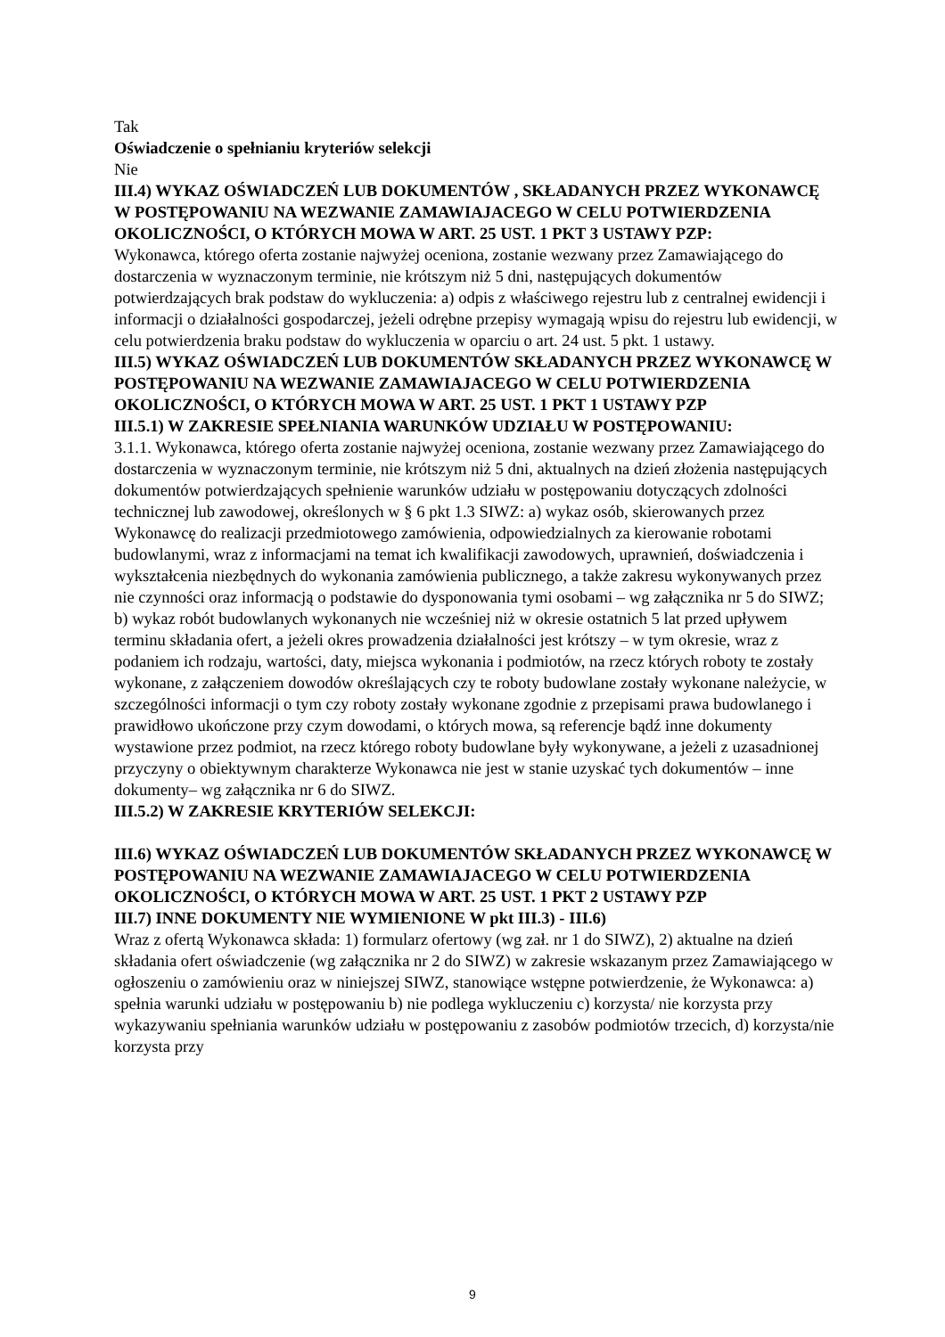Tak
Oświadczenie o spełnianiu kryteriów selekcji
Nie
III.4) WYKAZ OŚWIADCZEŃ LUB DOKUMENTÓW , SKŁADANYCH PRZEZ WYKONAWCĘ W POSTĘPOWANIU NA WEZWANIE ZAMAWIAJACEGO W CELU POTWIERDZENIA OKOLICZNOŚCI, O KTÓRYCH MOWA W ART. 25 UST. 1 PKT 3 USTAWY PZP:
Wykonawca, którego oferta zostanie najwyżej oceniona, zostanie wezwany przez Zamawiającego do dostarczenia w wyznaczonym terminie, nie krótszym niż 5 dni, następujących dokumentów potwierdzających brak podstaw do wykluczenia: a) odpis z właściwego rejestru lub z centralnej ewidencji i informacji o działalności gospodarczej, jeżeli odrębne przepisy wymagają wpisu do rejestru lub ewidencji, w celu potwierdzenia braku podstaw do wykluczenia w oparciu o art. 24 ust. 5 pkt. 1 ustawy.
III.5) WYKAZ OŚWIADCZEŃ LUB DOKUMENTÓW SKŁADANYCH PRZEZ WYKONAWCĘ W POSTĘPOWANIU NA WEZWANIE ZAMAWIAJACEGO W CELU POTWIERDZENIA OKOLICZNOŚCI, O KTÓRYCH MOWA W ART. 25 UST. 1 PKT 1 USTAWY PZP
III.5.1) W ZAKRESIE SPEŁNIANIA WARUNKÓW UDZIAŁU W POSTĘPOWANIU:
3.1.1. Wykonawca, którego oferta zostanie najwyżej oceniona, zostanie wezwany przez Zamawiającego do dostarczenia w wyznaczonym terminie, nie krótszym niż 5 dni, aktualnych na dzień złożenia następujących dokumentów potwierdzających spełnienie warunków udziału w postępowaniu dotyczących zdolności technicznej lub zawodowej, określonych w § 6 pkt 1.3 SIWZ: a) wykaz osób, skierowanych przez Wykonawcę do realizacji przedmiotowego zamówienia, odpowiedzialnych za kierowanie robotami budowlanymi, wraz z informacjami na temat ich kwalifikacji zawodowych, uprawnień, doświadczenia i wykształcenia niezbędnych do wykonania zamówienia publicznego, a także zakresu wykonywanych przez nie czynności oraz informacją o podstawie do dysponowania tymi osobami – wg załącznika nr 5 do SIWZ; b) wykaz robót budowlanych wykonanych nie wcześniej niż w okresie ostatnich 5 lat przed upływem terminu składania ofert, a jeżeli okres prowadzenia działalności jest krótszy – w tym okresie, wraz z podaniem ich rodzaju, wartości, daty, miejsca wykonania i podmiotów, na rzecz których roboty te zostały wykonane, z załączeniem dowodów określających czy te roboty budowlane zostały wykonane należycie, w szczególności informacji o tym czy roboty zostały wykonane zgodnie z przepisami prawa budowlanego i prawidłowo ukończone przy czym dowodami, o których mowa, są referencje bądź inne dokumenty wystawione przez podmiot, na rzecz którego roboty budowlane były wykonywane, a jeżeli z uzasadnionej przyczyny o obiektywnym charakterze Wykonawca nie jest w stanie uzyskać tych dokumentów – inne dokumenty– wg załącznika nr 6 do SIWZ.
III.5.2) W ZAKRESIE KRYTERIÓW SELEKCJI:
III.6) WYKAZ OŚWIADCZEŃ LUB DOKUMENTÓW SKŁADANYCH PRZEZ WYKONAWCĘ W POSTĘPOWANIU NA WEZWANIE ZAMAWIAJACEGO W CELU POTWIERDZENIA OKOLICZNOŚCI, O KTÓRYCH MOWA W ART. 25 UST. 1 PKT 2 USTAWY PZP
III.7) INNE DOKUMENTY NIE WYMIENIONE W pkt III.3) - III.6)
Wraz z ofertą Wykonawca składa: 1) formularz ofertowy (wg zał. nr 1 do SIWZ), 2) aktualne na dzień składania ofert oświadczenie (wg załącznika nr 2 do SIWZ) w zakresie wskazanym przez Zamawiającego w ogłoszeniu o zamówieniu oraz w niniejszej SIWZ, stanowiące wstępne potwierdzenie, że Wykonawca: a) spełnia warunki udziału w postępowaniu b) nie podlega wykluczeniu c) korzysta/ nie korzysta przy wykazywaniu spełniania warunków udziału w postępowaniu z zasobów podmiotów trzecich, d) korzysta/nie korzysta przy
9